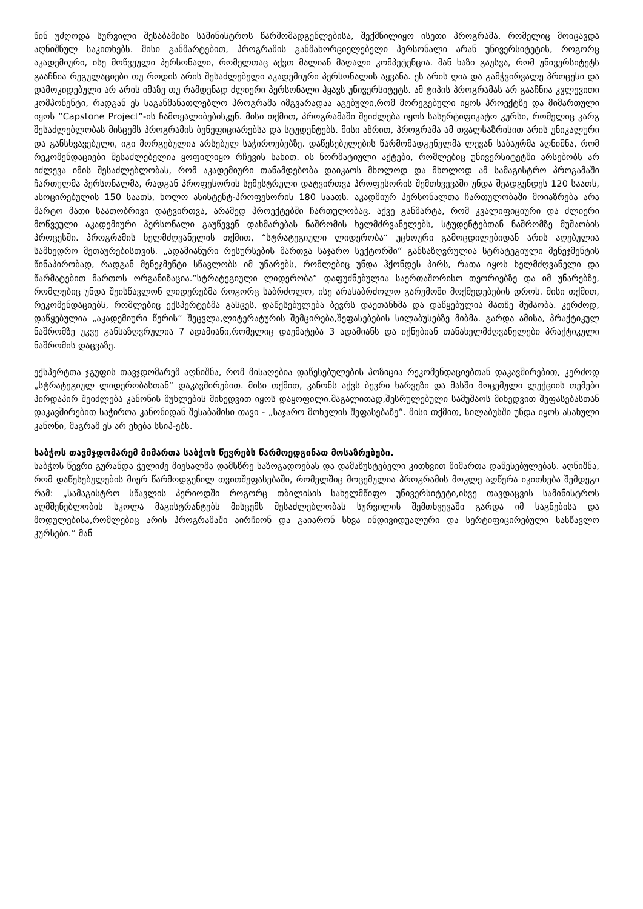წინ უძღოდა სურვილი შესაბამისი სამინისტროს წარმომადგენლებისა, შექმნილიყო ისეთი პროგრამა, რომელიც მოიცავდა აღნიშნულ საკითხებს. მისი განმარტებით, პროგრამის განმახორციელებელი პერსონალი არან უნივერსიტეტის, როგორც აკადემიური, ისე მოწვეული პერსონალი, რომელთაც აქვთ მალიან მაღალი კომპეტენცია. მან ხაზი გაუსვა, რომ უნივერსიტეტს გააჩნია რეგულაციები თუ როდის არის შესაძლებელი აკადემიური პერსონალის აყვანა. ეს არის ღია და გამჭვირვალე პროცესი და დამოკიდებული არ არის იმაზე თუ რამდენად ძლიერი პერსონალი ჰყავს უნივერსიტეტს. ამ ტიპის პროგრამას არ გააჩნია კვლევითი კომპონენტი, რადგან ეს საგანმანათლებლო პროგრამა იმგვარადაა აგებული,რომ მორეგებული იყოს პროექტზე და მიმართული იყოს “Capstone Project”-ის ჩამოყალიბებისკენ. მისი თქმით, პროგრამაში შეიძლება იყოს სასერტიფიკატო კურსი, რომელიც კარგ შესაძლებლობას მისცემს პროგრამის ბენეფიციარებსა და სტუდენტებს. მისი აზრით, პროგრამა ამ თვალსაზრისით არის უნიკალური და განსხვავებული, იგი მორგებულია არსებულ საჭიროებებზე. დაწესებულების წარმომადგენელმა ლევან საბაურმა აღნიშნა, რომ რეკომენდაციები შესაძლებელია ყოფილიყო რჩევის სახით. ის ნორმატიული აქტები, რომლებიც უნივერსიტეტში არსებობს არ იძლევა იმის შესაძლებლობას, რომ აკადემიური თანამდებობა დაიკაოს მხოლოდ და მხოლოდ ამ სამაგისტრო პროგამაში ჩართულმა პერსონალმა, რადგან პროფესორის სემესტრული დატვირთვა პროფესორის შემთხვევაში უნდა შეადგენდეს 120 საათს, ასოცირებულის 150 საათს, ხოლო ასისტენტ-პროფესორის 180 საათს. აკადმიურ პერსონალთა ჩართულობაში მოიაზრება არა მარტო მათი საათობრივი დატვირთვა, არამედ პროექტებში ჩართულობაც. აქვე განმარტა, რომ კვალიფიციური და ძლიერი მოწვეული აკადემიური პერსონალი გაუწევენ დახმარებას ნაშრომის ხელმძრვანელებს, სტუდენტებთან ნაშრომზე მუშაობის პროცესში. პროგრამის ხელმძღვანელის თქმით, “სტრატეგიული ლიდერობა“ უცხოური გამოცდილებიდან არის აღებულია სამხედრო მეთაურებისთვის. „ადამიანური რესურსების მართვა საჯარო სექტორში“ განსაზღვრულია სტრატეგიული მენეჯმენტის წინაპირობად, რადგან მენეჯმენტი სწავლობს იმ უნარებს, რომლებიც უნდა ჰქონდეს პირს, რათა იყოს ხელმძღვანელი და წარმატებით მართოს ორგანიზაცია.“სტრატეგიული ლიდერობა“ დაფუძნებულია საერთაშორისო თეორიებზე და იმ უნარებზე, რომლებიც უნდა შეისწავლონ ლიდერებმა როგორც საბრძოლო, ისე არასაბრძოლო გარემოში მოქმედებების დროს. მისი თქმით, რეკომენდაციებს, რომლებიც ექსპერტებმა გასცეს, დაწესებულება ბევრს დაეთანხმა და დაწყებულია მათზე მუშაობა. კერძოდ, დაწყებულია „აკადემიური წერის“ შეცვლა,ლიტერატურის შემცირება,შეფასებების სილაბუსებზე მიბმა. გარდა ამისა, პრაქტიკულ ნაშრომზე უკვე განსაზღვრულია 7 ადამიანი,რომელიც დაემატება 3 ადამიანს და იქნებიან თანახელმძღვანელები პრაქტიკული ნაშრომის დაცვაზე.
ექსპერტთა ჯგუფის თავჯდომარემ აღნიშნა, რომ მისაღებია დაწესებულების პოზიცია რეკომენდაციებთან დაკავშირებით, კერძოდ „სტრატეგიულ ლიდერობასთან“ დაკავშირებით. მისი თქმით, კანონს აქვს ბევრი ხარვეზი და მასში მოცემული ლექციის თემები პირდაპირ შეიძლება კანონის მუხლების მიხედვით იყოს დაყოფილი.მაგალითად,შესრულებული სამუშაოს მიხედვით შეფასებასთან დაკავშირებით საჭიროა კანონიდან შესაბამისი თავი - „საჯარო მოხელის შეფასებაზე“. მისი თქმით, სილაბუსში უნდა იყოს ასახული კანონი, მაგრამ ეს არ ეხება სსიპ-ებს.
საბჭოს თავმჯდომარემ მიმართა საბჭოს წევრებს წარმოედგინათ მოსაზრებები.
საბჭოს წევრი გურანდა ჭელიძე მიესალმა დამსწრე საზოგადოებას და დამაზუსტებელი კითხვით მიმართა დაწესებულებას. აღნიშნა, რომ დაწესებულების მიერ წარმოდგენილ თვითშეფასებაში, რომელშიც მოცემულია პროგრამის მოკლე აღწერა იკითხება შემდეგი რამ: „სამაგისტრო სწავლის პერიოდში როგორც თბილისის სახელმწიფო უნივერსიტეტი,ისვე თავდაცვის სამინისტროს აღმშენებლობის სკოლა მაგისტრანტებს მისცემს შესაძლებლობას სურვილის შემთხვევაში გარდა იმ საგნებისა და მოდულებისა,რომლებიც არის პროგრამაში აირჩიონ და გაიარონ სხვა ინდივიდუალური და სერტიფიცირებული სასწავლო კურსები.“ მან